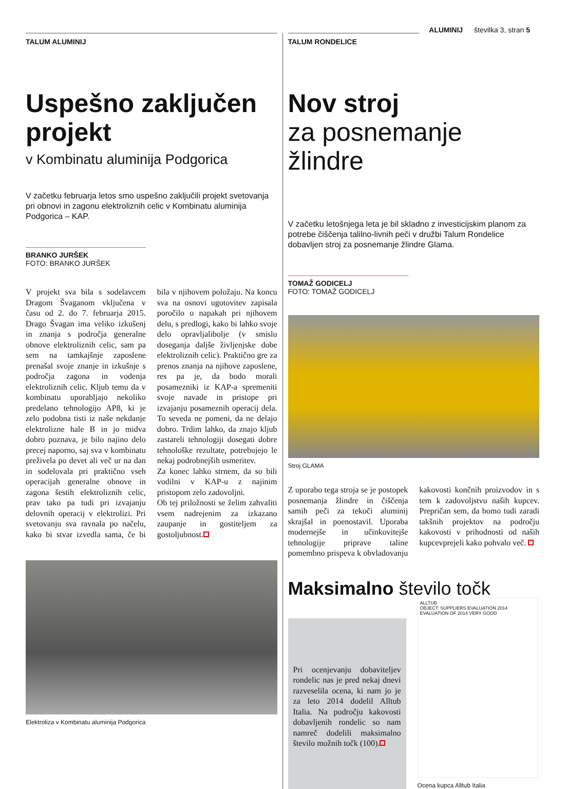ALUMINIJ številka 3, stran 5
TALUM ALUMINIJ
Uspešno zaključen projekt
v Kombinatu aluminija Podgorica
V začetku februarja letos smo uspešno zaključili projekt svetovanja pri obnovi in zagonu elektroliznih celic v Kombinatu aluminija Podgorica – KAP.
BRANKO JURŠEK
FOTO: BRANKO JURŠEK
V projekt sva bila s sodelavcem Dragom Švaganom vključena v času od 2. do 7. februarja 2015. Drago Švagan ima veliko izkušenj in znanja s področja generalne obnove elektroliznih celic, sam pa sem na tamkajšnje zaposlene prenašal svoje znanje in izkušnje s področja zagona in vodenja elektroliznih celic. Kljub temu da v kombinatu uporabljajo nekoliko predelano tehnologijo AP8, ki je zelo podobna tisti iz naše nekdanje elektrolizne hale B in jo midva dobro poznava, je bilo najino delo precej naporno, saj sva v kombinatu preživela po devet ali več ur na dan in sodelovala pri praktično vseh operacijah generalne obnove in zagona šestih elektroliznih celic, prav tako pa tudi pri izvajanju delovnih operacij v elektrolizi. Pri svetovanju sva ravnala po načelu, kako bi stvar izvedla sama, če bi bila v njihovem položaju. Na koncu sva na osnovi ugotovitev zapisala poročilo o napakah pri njihovem delu, s predlogi, kako bi lahko svoje delo opravljalibolje (v smislu doseganja daljše življenjske dobe elektroliznih celic). Praktično gre za prenos znanja na njihove zaposlene, res pa je, da bodo morali posamezniki iz KAP-a spremeniti svoje navade in pristope pri izvajanju posameznih operacij dela. To seveda ne pomeni, da ne delajo dobro. Trdim lahko, da znajo kljub zastareli tehnologiji dosegati dobre tehnološke rezultate, potrebujejo le nekaj podrobnejših usmeritev.
Za konec lahko strnem, da so bili vodilni v KAP-u z najinim pristopom zelo zadovoljni.
Ob tej priložnosti se želim zahvaliti vsem nadrejenim za izkazano zaupanje in gostiteljem za gostoljubnost.
Elektroliza v Kombinatu aluminija Podgorica
TALUM RONDELICE
Nov stroj
za posnemanje žlindre
V začetku letošnjega leta je bil skladno z investicijskim planom za potrebe čiščenja talilno-livnih peči v družbi Talum Rondelice dobavljen stroj za posnemanje žlindre Glama.
TOMAŽ GODICELJ
FOTO: TOMAŽ GODICELJ
Stroj GLAMA
Z uporabo tega stroja se je postopek posnemanja žlindre in čiščenja samih peči za tekoči aluminij skrajšal in poenostavil. Uporaba modernejše in učinkovitejše tehnologije priprave taline pomembno prispeva k obvladovanju kakovosti končnih proizvodov in s tem k zadovoljstvu naših kupcev. Prepričan sem, da bomo tudi zaradi takšnih projektov na področju kakovosti v prihodnosti od naših kupcevprejeli kako pohvalo več.
Maksimalno število točk
Pri ocenjevanju dobaviteljev rondelic nas je pred nekaj dnevi razveselila ocena, ki nam jo je za leto 2014 dodelil Alltub Italia. Na področju kakovosti dobavljenih rondelic so nam namreč dodelili maksimalno število možnih točk (100).
ALLTUB
OBJECT: SUPPLIERS EVALUATION 2014
EVALUATION OF 2014 VERY GOOD
Ocena kupca Alltub Italia